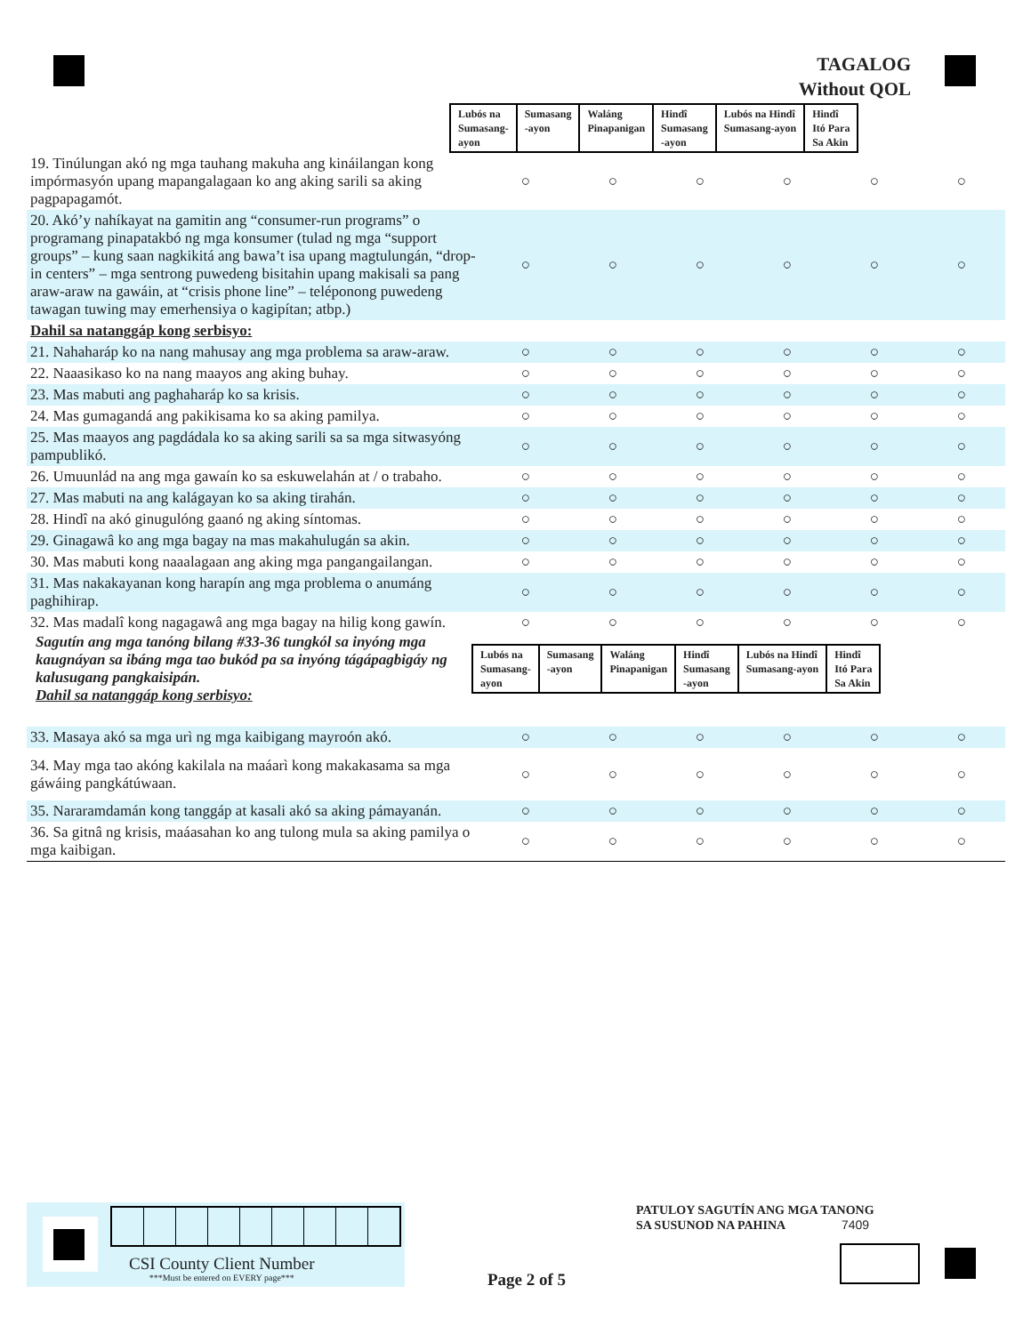TAGALOG
Without QOL
| Lubós na Sumasang- ayon | Sumasang -ayon | Waláng Pinapanigan | Hindî Sumasang -ayon | Lubós na Hindî Sumasang-ayon | Hindî Itó Para Sa Akin |
| 19. Tinúlungan akó ng mga tauhang makuha ang kináilangan kong impórmasyón upang mapangalagaan ko ang aking sarili sa aking pagpapagamót. | ○ | ○ | ○ | ○ | ○ | ○ |
| 20. Akó’y nahíkayat na gamitin ang “consumer-run programs” o programang pinapatakbó ng mga konsumer (tulad ng mga “support groups” – kung saan nagkikitá ang bawa’t isa upang magtulungán, “drop-in centers” – mga sentrong puwedeng bisitahin upang makisali sa pang araw-araw na gawáin, at “crisis phone line” – teléponong puwedeng tawagan tuwing may emerhensiya o kagipítan; atbp.) | ○ | ○ | ○ | ○ | ○ | ○ |
| Dahil sa natanggáp kong serbisyo: | | | | | | |
| 21. Nahaharáp ko na nang mahusay ang mga problema sa araw-araw. | ○ | ○ | ○ | ○ | ○ | ○ |
| 22. Naaasikaso ko na nang maayos ang aking buhay. | ○ | ○ | ○ | ○ | ○ | ○ |
| 23. Mas mabuti ang paghaharáp ko sa krisis. | ○ | ○ | ○ | ○ | ○ | ○ |
| 24. Mas gumagandá ang pakikisama ko sa aking pamilya. | ○ | ○ | ○ | ○ | ○ | ○ |
| 25. Mas maayos ang pagdádala ko sa aking sarili sa sa mga sitwasyóng pampublikó. | ○ | ○ | ○ | ○ | ○ | ○ |
| 26. Umuunlád na ang mga gawaín ko sa eskuwelahán at / o trabaho. | ○ | ○ | ○ | ○ | ○ | ○ |
| 27. Mas mabuti na ang kalágayan ko sa aking tirahán. | ○ | ○ | ○ | ○ | ○ | ○ |
| 28. Hindî na akó ginugulóng gaanó ng aking síntomas. | ○ | ○ | ○ | ○ | ○ | ○ |
| 29. Ginagawâ ko ang mga bagay na mas makahulugán sa akin. | ○ | ○ | ○ | ○ | ○ | ○ |
| 30. Mas mabuti kong naaalagaan ang aking mga pangangailangan. | ○ | ○ | ○ | ○ | ○ | ○ |
| 31. Mas nakakayanan kong harapín ang mga problema o anumáng paghihirap. | ○ | ○ | ○ | ○ | ○ | ○ |
| 32. Mas madalî kong nagagawâ ang mga bagay na hilig kong gawín. | ○ | ○ | ○ | ○ | ○ | ○ |
Sagutín ang mga tanóng bilang #33-36 tungkól sa inyóng mga kaugnáyan sa ibáng mga tao bukód pa sa inyóng tágápagbigáy ng kalusugang pangkaisipán.
Dahil sa natanggáp kong serbisyo:
| Lubós na Sumasang- ayon | Sumasang -ayon | Waláng Pinapanigan | Hindî Sumasang -ayon | Lubós na Hindî Sumasang-ayon | Hindî Itó Para Sa Akin |
| 33. Masaya akó sa mga urì ng mga kaibigang mayroón akó. | ○ | ○ | ○ | ○ | ○ | ○ |
| 34. May mga tao akóng kakilala na maáarì kong makakasama sa mga gáwáing pangkátúwaan. | ○ | ○ | ○ | ○ | ○ | ○ |
| 35. Nararamdamán kong tanggáp at kasali akó sa aking pámayanán. | ○ | ○ | ○ | ○ | ○ | ○ |
| 36. Sa gitnâ ng krisis, maáasahan ko ang tulong mula sa aking pamilya o mga kaibigan. | ○ | ○ | ○ | ○ | ○ | ○ |
CSI County Client Number
***Must be entered on EVERY page***
PATULOY SAGUTÍN ANG MGA TANONG
SA SUSUNOD NA PAHINA 7409
Page 2 of 5